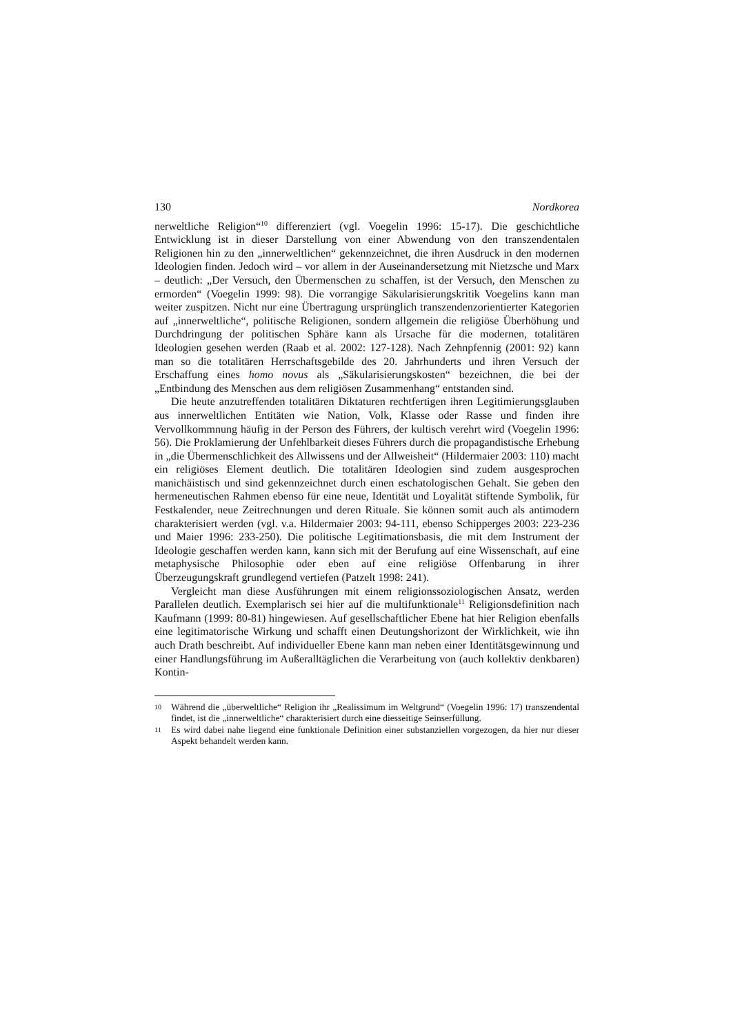130 Nordkorea
nerweltliche Religion“<sup>10</sup> differenziert (vgl. Voegelin 1996: 15-17). Die geschichtliche Entwicklung ist in dieser Darstellung von einer Abwendung von den transzendentalen Religionen hin zu den „innerweltlichen“ gekennzeichnet, die ihren Ausdruck in den modernen Ideologien finden. Jedoch wird – vor allem in der Auseinandersetzung mit Nietzsche und Marx – deutlich: „Der Versuch, den Übermenschen zu schaffen, ist der Versuch, den Menschen zu ermorden“ (Voegelin 1999: 98). Die vorrangige Säkularisierungskritik Voegelins kann man weiter zuspitzen. Nicht nur eine Übertragung ursprünglich transzendenzorientierter Kategorien auf „innerweltliche“, politische Religionen, sondern allgemein die religiöse Überhöhung und Durchdringung der politischen Sphäre kann als Ursache für die modernen, totalitären Ideologien gesehen werden (Raab et al. 2002: 127-128). Nach Zehnpfennig (2001: 92) kann man so die totalitären Herrschaftsgebilde des 20. Jahrhunderts und ihren Versuch der Erschaffung eines homo novus als „Säkularisierungskosten“ bezeichnen, die bei der „Entbindung des Menschen aus dem religiösen Zusammenhang“ entstanden sind.
Die heute anzutreffenden totalitären Diktaturen rechtfertigen ihren Legitimierungsglauben aus innerweltlichen Entitäten wie Nation, Volk, Klasse oder Rasse und finden ihre Vervollkommnung häufig in der Person des Führers, der kultisch verehrt wird (Voegelin 1996: 56). Die Proklamierung der Unfehlbarkeit dieses Führers durch die propagandistische Erhebung in „die Übermenschlichkeit des Allwissens und der Allweisheit“ (Hildermaier 2003: 110) macht ein religiöses Element deutlich. Die totalitären Ideologien sind zudem ausgesprochen manichäistisch und sind gekennzeichnet durch einen eschatologischen Gehalt. Sie geben den hermeneutischen Rahmen ebenso für eine neue, Identität und Loyalität stiftende Symbolik, für Festkalender, neue Zeitrechnungen und deren Rituale. Sie können somit auch als antimodern charakterisiert werden (vgl. v.a. Hildermaier 2003: 94-111, ebenso Schipperges 2003: 223-236 und Maier 1996: 233-250). Die politische Legitimationsbasis, die mit dem Instrument der Ideologie geschaffen werden kann, kann sich mit der Berufung auf eine Wissenschaft, auf eine metaphysische Philosophie oder eben auf eine religiöse Offenbarung in ihrer Überzeugungskraft grundlegend vertiefen (Patzelt 1998: 241).
Vergleicht man diese Ausführungen mit einem religionssoziologischen Ansatz, werden Parallelen deutlich. Exemplarisch sei hier auf die multifunktionale<sup>11</sup> Religionsdefinition nach Kaufmann (1999: 80-81) hingewiesen. Auf gesellschaftlicher Ebene hat hier Religion ebenfalls eine legitimatorische Wirkung und schafft einen Deutungshorizont der Wirklichkeit, wie ihn auch Drath beschreibt. Auf individueller Ebene kann man neben einer Identitätsgewinnung und einer Handlungsführung im Außeralltäglichen die Verarbeitung von (auch kollektiv denkbaren) Kontin-
10 Während die „überweltliche“ Religion ihr „Realissimum im Weltgrund“ (Voegelin 1996: 17) transzendental findet, ist die „innerweltliche“ charakterisiert durch eine diesseitige Seinserfüllung.
11 Es wird dabei nahe liegend eine funktionale Definition einer substanziellen vorgezogen, da hier nur dieser Aspekt behandelt werden kann.